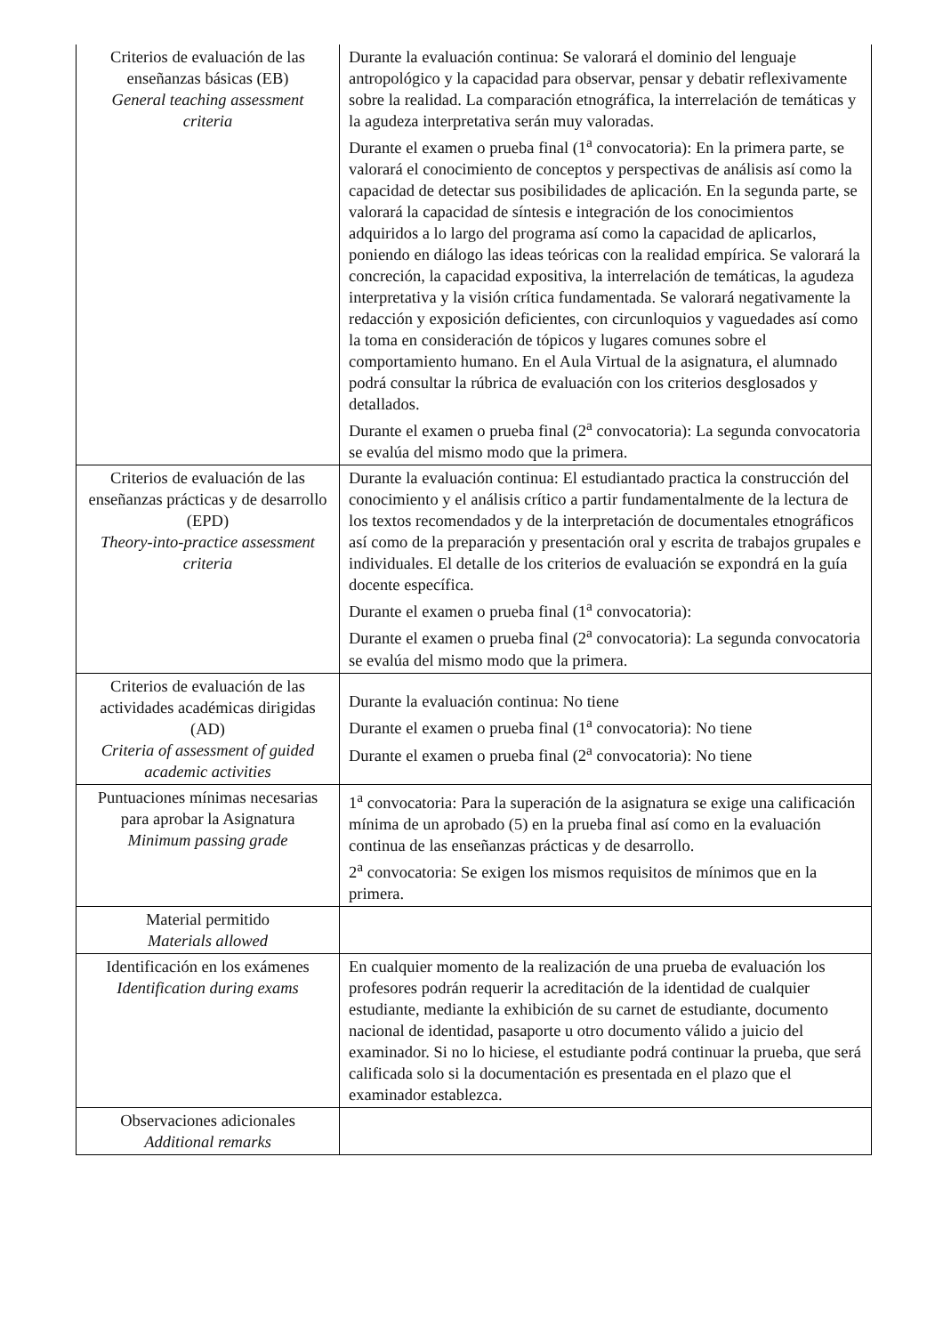| Criterios de evaluación de las enseñanzas básicas (EB) General teaching assessment criteria | Durante la evaluación continua: Se valorará el dominio del lenguaje antropológico y la capacidad para observar, pensar y debatir reflexivamente sobre la realidad. La comparación etnográfica, la interrelación de temáticas y la agudeza interpretativa serán muy valoradas. Durante el examen o prueba final (1<sup>a</sup> convocatoria): En la primera parte, se valorará el conocimiento de conceptos y perspectivas de análisis así como la capacidad de detectar sus posibilidades de aplicación. En la segunda parte, se valorará la capacidad de síntesis e integración de los conocimientos adquiridos a lo largo del programa así como la capacidad de aplicarlos, poniendo en diálogo las ideas teóricas con la realidad empírica. Se valorará la concreción, la capacidad expositiva, la interrelación de temáticas, la agudeza interpretativa y la visión crítica fundamentada. Se valorará negativamente la redacción y exposición deficientes, con circunloquios y vaguedades así como la toma en consideración de tópicos y lugares comunes sobre el comportamiento humano. En el Aula Virtual de la asignatura, el alumnado podrá consultar la rúbrica de evaluación con los criterios desglosados y detallados. Durante el examen o prueba final (2<sup>a</sup> convocatoria): La segunda convocatoria se evalúa del mismo modo que la primera. |
| Criterios de evaluación de las enseñanzas prácticas y de desarrollo (EPD) Theory-into-practice assessment criteria | Durante la evaluación continua: El estudiantado practica la construcción del conocimiento y el análisis crítico a partir fundamentalmente de la lectura de los textos recomendados y de la interpretación de documentales etnográficos así como de la preparación y presentación oral y escrita de trabajos grupales e individuales. El detalle de los criterios de evaluación se expondrá en la guía docente específica. Durante el examen o prueba final (1<sup>a</sup> convocatoria): Durante el examen o prueba final (2<sup>a</sup> convocatoria): La segunda convocatoria se evalúa del mismo modo que la primera. |
| Criterios de evaluación de las actividades académicas dirigidas (AD) Criteria of assessment of guided academic activities | Durante la evaluación continua: No tiene Durante el examen o prueba final (1<sup>a</sup> convocatoria): No tiene Durante el examen o prueba final (2<sup>a</sup> convocatoria): No tiene |
| Puntuaciones mínimas necesarias para aprobar la Asignatura Minimum passing grade | 1<sup>a</sup> convocatoria: Para la superación de la asignatura se exige una calificación mínima de un aprobado (5) en la prueba final así como en la evaluación continua de las enseñanzas prácticas y de desarrollo. 2<sup>a</sup> convocatoria: Se exigen los mismos requisitos de mínimos que en la primera. |
| Material permitido Materials allowed | |
| Identificación en los exámenes Identification during exams | En cualquier momento de la realización de una prueba de evaluación los profesores podrán requerir la acreditación de la identidad de cualquier estudiante, mediante la exhibición de su carnet de estudiante, documento nacional de identidad, pasaporte u otro documento válido a juicio del examinador. Si no lo hiciese, el estudiante podrá continuar la prueba, que será calificada solo si la documentación es presentada en el plazo que el examinador establezca. |
| Observaciones adicionales Additional remarks | |